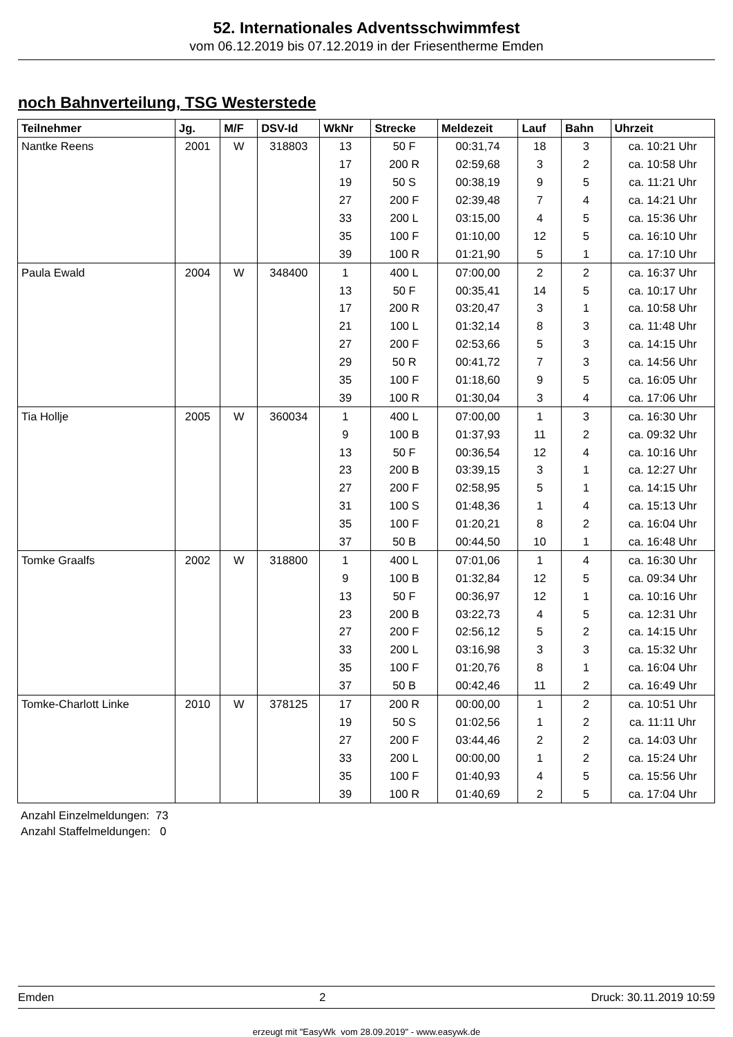52. Internationales Adventsschwimmfest
vom 06.12.2019 bis 07.12.2019 in der Friesentherme Emden
noch Bahnverteilung, TSG Westerstede
| Teilnehmer | Jg. | M/F | DSV-Id | WkNr | Strecke | Meldezeit | Lauf | Bahn | Uhrzeit |
| --- | --- | --- | --- | --- | --- | --- | --- | --- | --- |
| Nantke Reens | 2001 | W | 318803 | 13 | 50 F | 00:31,74 | 18 | 3 | ca. 10:21 Uhr |
| | | | | 17 | 200 R | 02:59,68 | 3 | 2 | ca. 10:58 Uhr |
| | | | | 19 | 50 S | 00:38,19 | 9 | 5 | ca. 11:21 Uhr |
| | | | | 27 | 200 F | 02:39,48 | 7 | 4 | ca. 14:21 Uhr |
| | | | | 33 | 200 L | 03:15,00 | 4 | 5 | ca. 15:36 Uhr |
| | | | | 35 | 100 F | 01:10,00 | 12 | 5 | ca. 16:10 Uhr |
| | | | | 39 | 100 R | 01:21,90 | 5 | 1 | ca. 17:10 Uhr |
| Paula Ewald | 2004 | W | 348400 | 1 | 400 L | 07:00,00 | 2 | 2 | ca. 16:37 Uhr |
| | | | | 13 | 50 F | 00:35,41 | 14 | 5 | ca. 10:17 Uhr |
| | | | | 17 | 200 R | 03:20,47 | 3 | 1 | ca. 10:58 Uhr |
| | | | | 21 | 100 L | 01:32,14 | 8 | 3 | ca. 11:48 Uhr |
| | | | | 27 | 200 F | 02:53,66 | 5 | 3 | ca. 14:15 Uhr |
| | | | | 29 | 50 R | 00:41,72 | 7 | 3 | ca. 14:56 Uhr |
| | | | | 35 | 100 F | 01:18,60 | 9 | 5 | ca. 16:05 Uhr |
| | | | | 39 | 100 R | 01:30,04 | 3 | 4 | ca. 17:06 Uhr |
| Tia Hollje | 2005 | W | 360034 | 1 | 400 L | 07:00,00 | 1 | 3 | ca. 16:30 Uhr |
| | | | | 9 | 100 B | 01:37,93 | 11 | 2 | ca. 09:32 Uhr |
| | | | | 13 | 50 F | 00:36,54 | 12 | 4 | ca. 10:16 Uhr |
| | | | | 23 | 200 B | 03:39,15 | 3 | 1 | ca. 12:27 Uhr |
| | | | | 27 | 200 F | 02:58,95 | 5 | 1 | ca. 14:15 Uhr |
| | | | | 31 | 100 S | 01:48,36 | 1 | 4 | ca. 15:13 Uhr |
| | | | | 35 | 100 F | 01:20,21 | 8 | 2 | ca. 16:04 Uhr |
| | | | | 37 | 50 B | 00:44,50 | 10 | 1 | ca. 16:48 Uhr |
| Tomke Graalfs | 2002 | W | 318800 | 1 | 400 L | 07:01,06 | 1 | 4 | ca. 16:30 Uhr |
| | | | | 9 | 100 B | 01:32,84 | 12 | 5 | ca. 09:34 Uhr |
| | | | | 13 | 50 F | 00:36,97 | 12 | 1 | ca. 10:16 Uhr |
| | | | | 23 | 200 B | 03:22,73 | 4 | 5 | ca. 12:31 Uhr |
| | | | | 27 | 200 F | 02:56,12 | 5 | 2 | ca. 14:15 Uhr |
| | | | | 33 | 200 L | 03:16,98 | 3 | 3 | ca. 15:32 Uhr |
| | | | | 35 | 100 F | 01:20,76 | 8 | 1 | ca. 16:04 Uhr |
| | | | | 37 | 50 B | 00:42,46 | 11 | 2 | ca. 16:49 Uhr |
| Tomke-Charlott Linke | 2010 | W | 378125 | 17 | 200 R | 00:00,00 | 1 | 2 | ca. 10:51 Uhr |
| | | | | 19 | 50 S | 01:02,56 | 1 | 2 | ca. 11:11 Uhr |
| | | | | 27 | 200 F | 03:44,46 | 2 | 2 | ca. 14:03 Uhr |
| | | | | 33 | 200 L | 00:00,00 | 1 | 2 | ca. 15:24 Uhr |
| | | | | 35 | 100 F | 01:40,93 | 4 | 5 | ca. 15:56 Uhr |
| | | | | 39 | 100 R | 01:40,69 | 2 | 5 | ca. 17:04 Uhr |
Anzahl Einzelmeldungen: 73
Anzahl Staffelmeldungen: 0
Emden 2 Druck: 30.11.2019 10:59
erzeugt mit "EasyWk vom 28.09.2019" - www.easywk.de